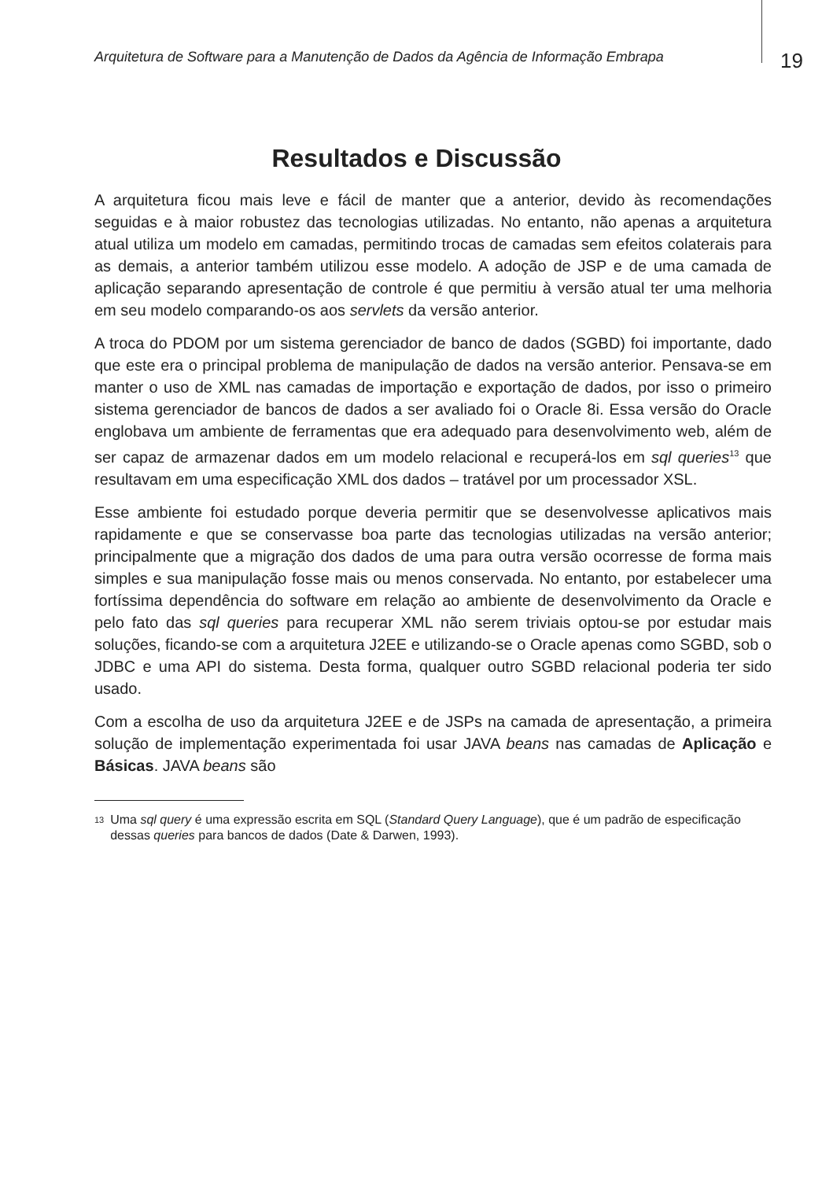Arquitetura de Software para a Manutenção de Dados da Agência de Informação Embrapa
19
Resultados e Discussão
A arquitetura ficou mais leve e fácil de manter que a anterior, devido às recomendações seguidas e à maior robustez das tecnologias utilizadas. No entanto, não apenas a arquitetura atual utiliza um modelo em camadas, permitindo trocas de camadas sem efeitos colaterais para as demais, a anterior também utilizou esse modelo. A adoção de JSP e de uma camada de aplicação separando apresentação de controle é que permitiu à versão atual ter uma melhoria em seu modelo comparando-os aos servlets da versão anterior.
A troca do PDOM por um sistema gerenciador de banco de dados (SGBD) foi importante, dado que este era o principal problema de manipulação de dados na versão anterior. Pensava-se em manter o uso de XML nas camadas de importação e exportação de dados, por isso o primeiro sistema gerenciador de bancos de dados a ser avaliado foi o Oracle 8i. Essa versão do Oracle englobava um ambiente de ferramentas que era adequado para desenvolvimento web, além de ser capaz de armazenar dados em um modelo relacional e recuperá-los em sql queries<sup>13</sup> que resultavam em uma especificação XML dos dados – tratável por um processador XSL.
Esse ambiente foi estudado porque deveria permitir que se desenvolvesse aplicativos mais rapidamente e que se conservasse boa parte das tecnologias utilizadas na versão anterior; principalmente que a migração dos dados de uma para outra versão ocorresse de forma mais simples e sua manipulação fosse mais ou menos conservada. No entanto, por estabelecer uma fortíssima dependência do software em relação ao ambiente de desenvolvimento da Oracle e pelo fato das sql queries para recuperar XML não serem triviais optou-se por estudar mais soluções, ficando-se com a arquitetura J2EE e utilizando-se o Oracle apenas como SGBD, sob o JDBC e uma API do sistema. Desta forma, qualquer outro SGBD relacional poderia ter sido usado.
Com a escolha de uso da arquitetura J2EE e de JSPs na camada de apresentação, a primeira solução de implementação experimentada foi usar JAVA beans nas camadas de Aplicação e Básicas. JAVA beans são
<sup>13</sup>
Uma sql query é uma expressão escrita em SQL (Standard Query Language), que é um padrão de especificação dessas queries para bancos de dados (Date & Darwen, 1993).